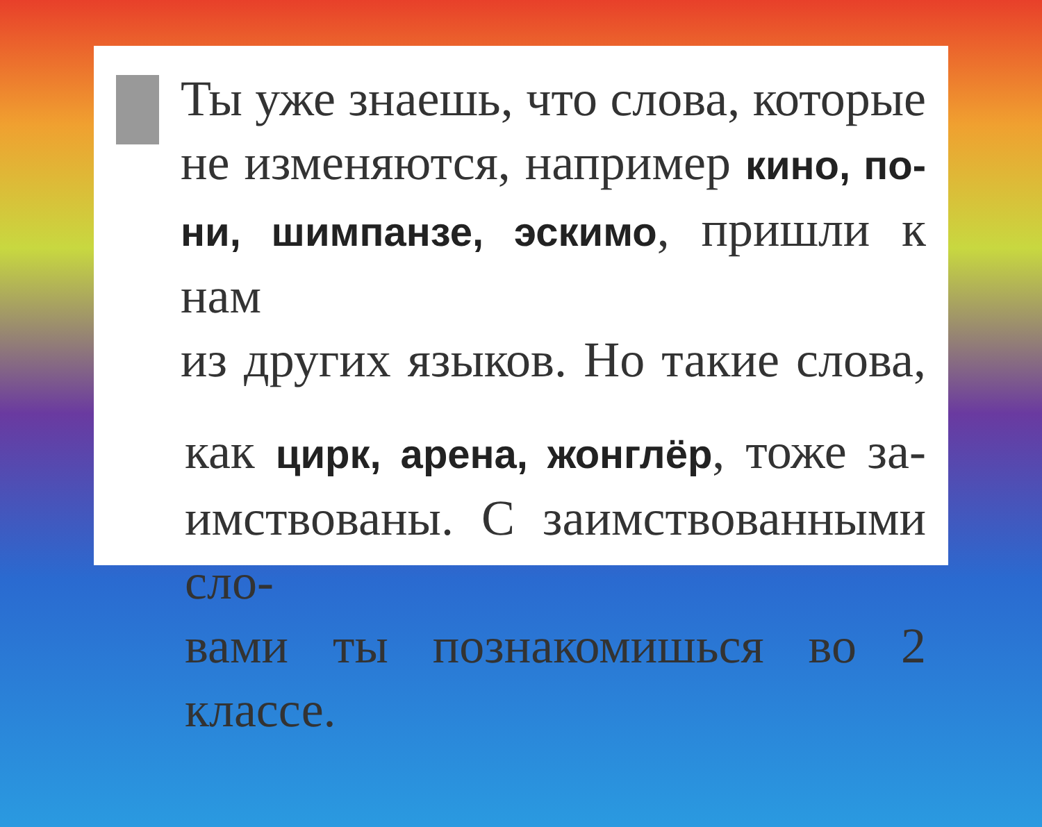Ты уже знаешь, что слова, которые
не изменяются, например кино, по-
ни, шимпанзе, эскимо, пришли к нам
из других языков. Но такие слова,
как цирк, арена, жонглёр, тоже за-
имствованы. С заимствованными сло-
вами ты познакомишься во 2 классе.